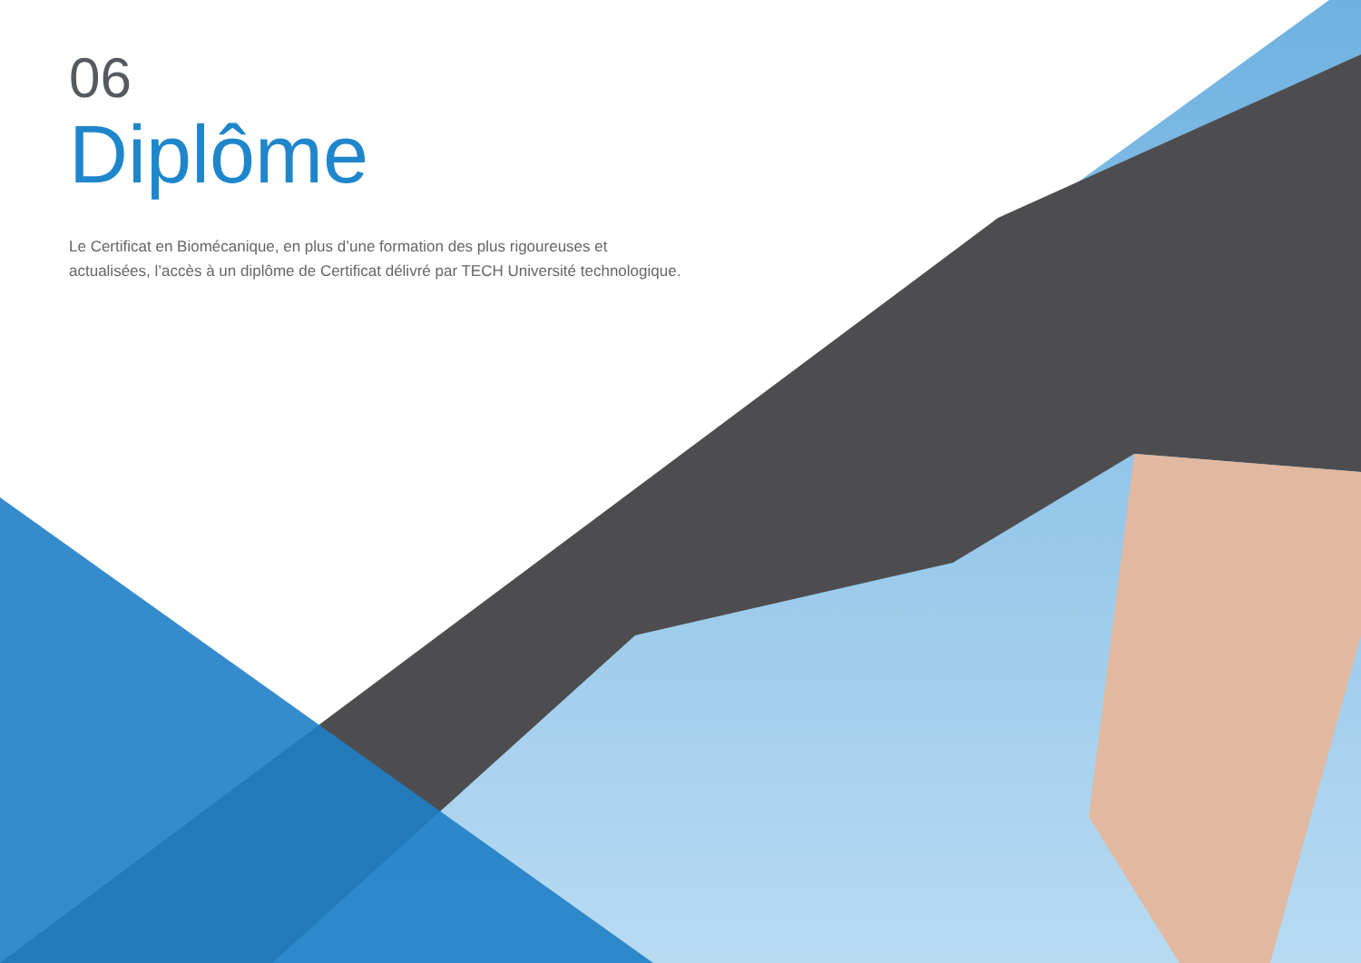06
Diplôme
Le Certificat en Biomécanique, en plus d’une formation des plus rigoureuses et actualisées, l’accès à un diplôme de Certificat délivré par TECH Université technologique.